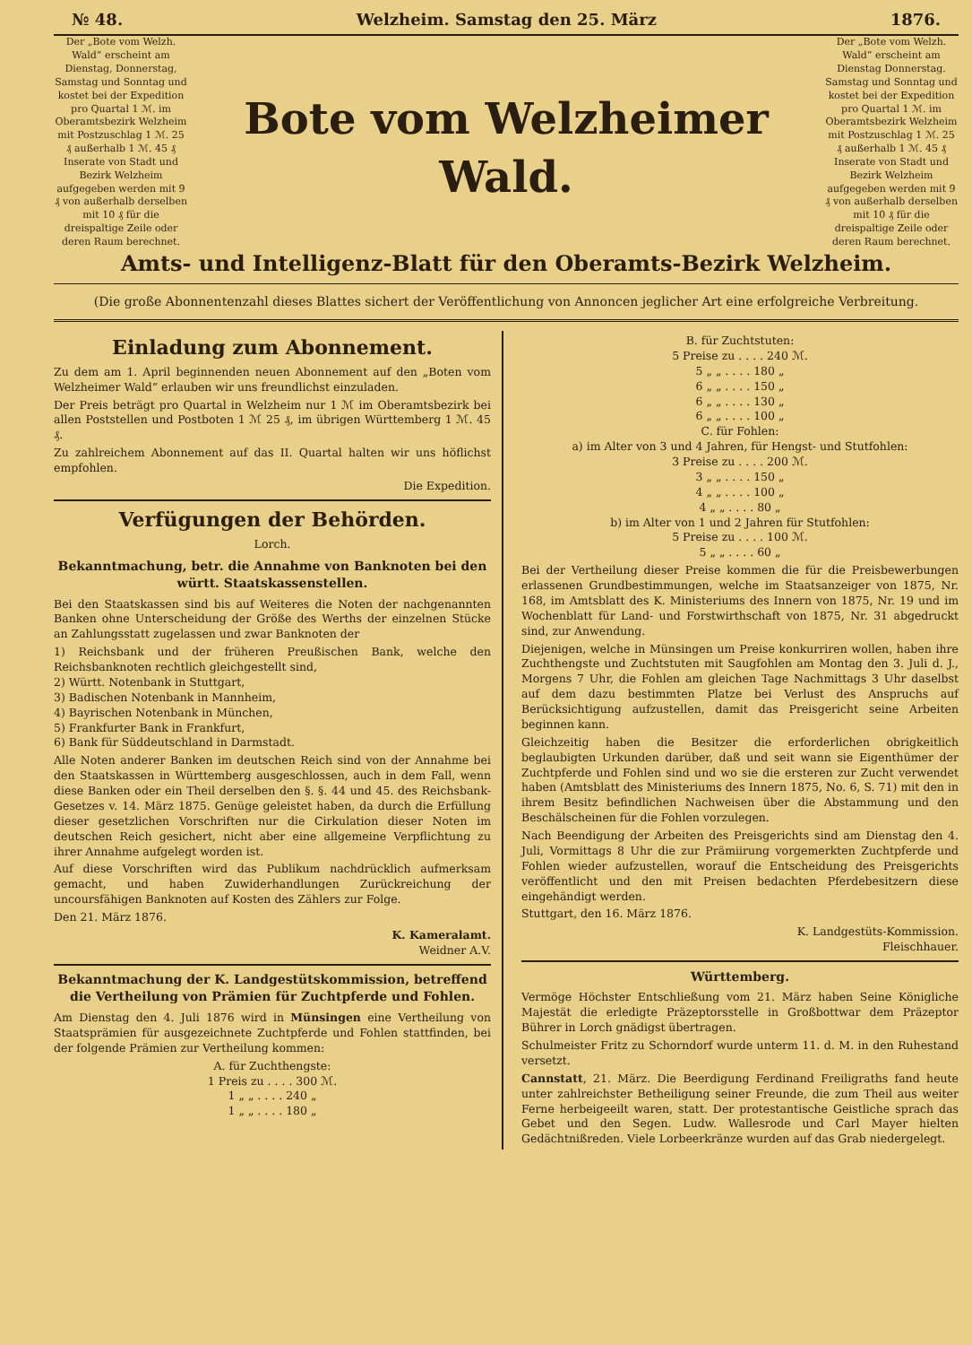№ 48. Welzheim. Samstag den 25. März 1876.
Der „Bote vom Welzh. Wald“ erscheint am Dienstag, Donnerstag, Samstag und Sonntag und kostet bei der Expedition pro Quartal 1 ℳ. im Oberamtsbezirk Welzheim mit Postzuschlag 1 ℳ. 25 ₰ außerhalb 1 ℳ. 45 ₰
Inserate von Stadt und Bezirk Welzheim aufgegeben werden mit 9 ₰ von außerhalb derselben mit 10 ₰ für die dreispaltige Zeile oder deren Raum berechnet.
Bote vom Welzheimer Wald.
Der „Bote vom Welzh. Wald“ erscheint am Dienstag Donnerstag. Samstag und Sonntag und kostet bei der Expedition pro Quartal 1 ℳ. im Oberamtsbezirk Welzheim mit Postzuschlag 1 ℳ. 25 ₰ außerhalb 1 ℳ. 45 ₰
Inserate von Stadt und Bezirk Welzheim aufgegeben werden mit 9 ₰ von außerhalb derselben mit 10 ₰ für die dreispaltige Zeile oder deren Raum berechnet.
Amts- und Intelligenz-Blatt für den Oberamts-Bezirk Welzheim.
(Die große Abonnentenzahl dieses Blattes sichert der Veröffentlichung von Annoncen jeglicher Art eine erfolgreiche Verbreitung.
Einladung zum Abonnement.
Zu dem am 1. April beginnenden neuen Abonnement auf den „Boten vom Welzheimer Wald“ erlauben wir uns freundlichst einzuladen.
Der Preis beträgt pro Quartal in Welzheim nur 1 ℳ im Oberamtsbezirk bei allen Poststellen und Postboten 1 ℳ 25 ₰, im übrigen Württemberg 1 ℳ. 45 ₰.
Zu zahlreichem Abonnement auf das II. Quartal halten wir uns höflichst empfohlen.
Die Expedition.
Verfügungen der Behörden.
Lorch.
Bekanntmachung, betr. die Annahme von Banknoten bei den württ. Staatskassenstellen.
Bei den Staatskassen sind bis auf Weiteres die Noten der nachgenannten Banken ohne Unterscheidung der Größe des Werths der einzelnen Stücke an Zahlungsstatt zugelassen und zwar Banknoten der
1) Reichsbank und der früheren Preußischen Bank, welche den Reichsbanknoten rechtlich gleichgestellt sind,
2) Württ. Notenbank in Stuttgart,
3) Badischen Notenbank in Mannheim,
4) Bayrischen Notenbank in München,
5) Frankfurter Bank in Frankfurt,
6) Bank für Süddeutschland in Darmstadt.
Alle Noten anderer Banken im deutschen Reich sind von der Annahme bei den Staatskassen in Württemberg ausgeschlossen, auch in dem Fall, wenn diese Banken oder ein Theil derselben den §. §. 44 und 45. des Reichsbank-Gesetzes v. 14. März 1875. Genüge geleistet haben, da durch die Erfüllung dieser gesetzlichen Vorschriften nur die Cirkulation dieser Noten im deutschen Reich gesichert, nicht aber eine allgemeine Verpflichtung zu ihrer Annahme aufgelegt worden ist.
Auf diese Vorschriften wird das Publikum nachdrücklich aufmerksam gemacht, und haben Zuwiderhandlungen Zurückreichung der uncoursfähigen Banknoten auf Kosten des Zählers zur Folge.
Den 21. März 1876.
K. Kameralamt.
Weidner A.V.
Bekanntmachung der K. Landgestütskommission, betreffend die Vertheilung von Prämien für Zuchtpferde und Fohlen.
Am Dienstag den 4. Juli 1876 wird in Münsingen eine Vertheilung von Staatsprämien für ausgezeichnete Zuchtpferde und Fohlen stattfinden, bei der folgende Prämien zur Vertheilung kommen:
A. für Zuchthengste:
1 Preis zu . . . . 300 ℳ.
1 „ „ . . . . 240 „
1 „ „ . . . . 180 „
B. für Zuchtstuten:
5 Preise zu . . . . 240 ℳ.
5 „ „ . . . . 180 „
6 „ „ . . . . 150 „
6 „ „ . . . . 130 „
6 „ „ . . . . 100 „
C. für Fohlen:
a) im Alter von 3 und 4 Jahren, für Hengst- und Stutfohlen:
3 Preise zu . . . . 200 ℳ.
3 „ „ . . . . 150 „
4 „ „ . . . . 100 „
4 „ „ . . . . 80 „
b) im Alter von 1 und 2 Jahren für Stutfohlen:
5 Preise zu . . . . 100 ℳ.
5 „ „ . . . . 60 „
Bei der Vertheilung dieser Preise kommen die für die Preisbewerbungen erlassenen Grundbestimmungen, welche im Staatsanzeiger von 1875, Nr. 168, im Amtsblatt des K. Ministeriums des Innern von 1875, Nr. 19 und im Wochenblatt für Land- und Forstwirthschaft von 1875, Nr. 31 abgedruckt sind, zur Anwendung.
Diejenigen, welche in Münsingen um Preise konkurriren wollen, haben ihre Zuchthengste und Zuchtstuten mit Saugfohlen am Montag den 3. Juli d. J., Morgens 7 Uhr, die Fohlen am gleichen Tage Nachmittags 3 Uhr daselbst auf dem dazu bestimmten Platze bei Verlust des Anspruchs auf Berücksichtigung aufzustellen, damit das Preisgericht seine Arbeiten beginnen kann.
Gleichzeitig haben die Besitzer die erforderlichen obrigkeitlich beglaubigten Urkunden darüber, daß und seit wann sie Eigenthümer der Zuchtpferde und Fohlen sind und wo sie die ersteren zur Zucht verwendet haben (Amtsblatt des Ministeriums des Innern 1875, No. 6, S. 71) mit den in ihrem Besitz befindlichen Nachweisen über die Abstammung und den Beschälscheinen für die Fohlen vorzulegen.
Nach Beendigung der Arbeiten des Preisgerichts sind am Dienstag den 4. Juli, Vormittags 8 Uhr die zur Prämiirung vorgemerkten Zuchtpferde und Fohlen wieder aufzustellen, worauf die Entscheidung des Preisgerichts veröffentlicht und den mit Preisen bedachten Pferdebesitzern diese eingehändigt werden.
Stuttgart, den 16. März 1876.
K. Landgestüts-Kommission.
Fleischhauer.
Württemberg.
Vermöge Höchster Entschließung vom 21. März haben Seine Königliche Majestät die erledigte Präzeptorsstelle in Großbottwar dem Präzeptor Bührer in Lorch gnädigst übertragen.
Schulmeister Fritz zu Schorndorf wurde unterm 11. d. M. in den Ruhestand versetzt.
Cannstatt, 21. März. Die Beerdigung Ferdinand Freiligraths fand heute unter zahlreichster Betheiligung seiner Freunde, die zum Theil aus weiter Ferne herbeigeeilt waren, statt. Der protestantische Geistliche sprach das Gebet und den Segen. Ludw. Walles­rode und Carl Mayer hielten Gedächtnißreden. Viele Lorbeerkränze wurden auf das Grab niedergelegt.